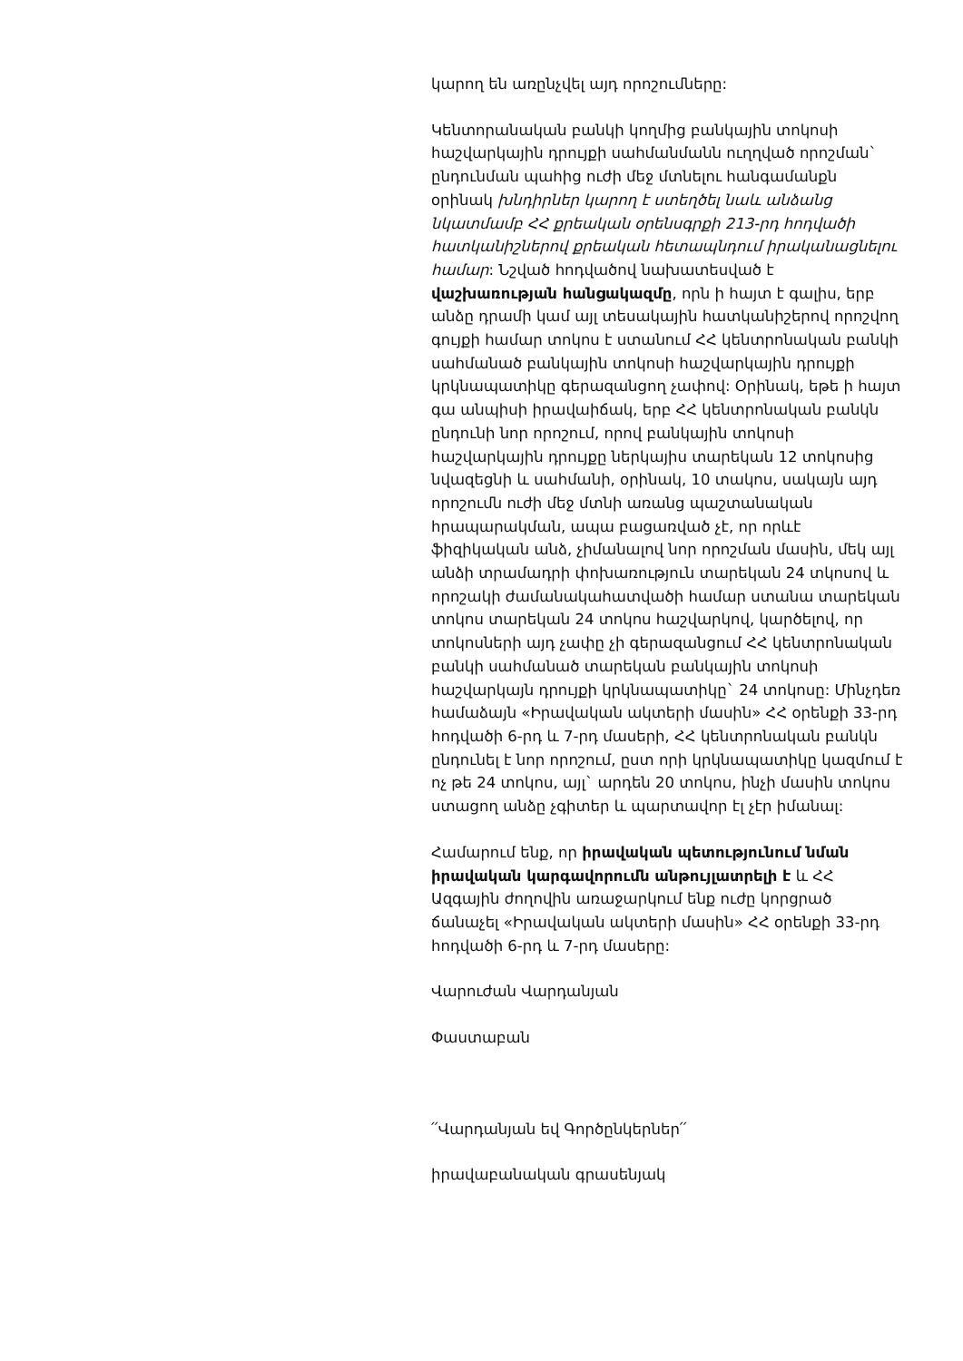կարող են առընչվել այդ որոշումները:
Կենտորանական բանկի կողմից բանկային տոկոսի հաշվարկային դրույքի սահմանմանն ուղղված որոշման` ընդունման պահից ուժի մեջ մտնելու հանգամանքն օրինակ խնդիրներ կարող է ստեղծել նաև անձանց նկատմամբ ՀՀ քրեական օրենսգրքի 213-րդ հոդվածի հատկանիշներով քրեական հետապնդում իրականացնելու համար: Նշված հոդվածով նախատեսված է վաշխառության հանցակազմը, որն ի հայտ է գալիս, երբ անձը դրամի կամ այլ տեսակային հատկանիշերով որոշվող գույքի համար տոկոս է ստանում ՀՀ կենտրոնական բանկի սահմանած բանկային տոկոսի հաշվարկային դրույքի կրկնապատիկը գերազանցող չափով: Օրինակ, եթե ի հայտ գա անպիսի իրավաիճակ, երբ ՀՀ կենտրոնական բանկն ընդունի նոր որոշում, որով բանկային տոկոսի հաշվարկային դրույքը ներկայիս տարեկան 12 տոկոսից նվազեցնի և սահմանի, օրինակ, 10 տակոս, սակայն այդ որոշումն ուժի մեջ մտնի առանց պաշտանական հրապարակման, ապա բացառված չէ, որ որևէ ֆիզիկական անձ, չիմանալով նոր որոշման մասին, մեկ այլ անձի տրամադրի փոխառություն տարեկան 24 տկոսով և որոշակի ժամանակահատվածի համար ստանա տարեկան տոկոս տարեկան 24 տոկոս հաշվարկով, կարծելով, որ տոկոսների այդ չափը չի գերազանցում ՀՀ կենտրոնական բանկի սահմանած տարեկան բանկային տոկոսի հաշվարկայն դրույքի կրկնապատիկը` 24 տոկոսը: Մինչդեռ համաձայն «Իրավական ակտերի մասին» ՀՀ օրենքի 33-րդ հոդվածի 6-րդ և 7-րդ մասերի, ՀՀ կենտրոնական բանկն ընդունել է նոր որոշում, ըստ որի կրկնապատիկը կազմում է ոչ թե 24 տոկոս, այլ` արդեն 20 տոկոս, ինչի մասին տոկոս ստացող անձը չգիտեր և պարտավոր էլ չէր իմանալ:
Համարում ենք, որ իրավական պետությունում նման իրավական կարգավորումն անթույլատրելի է և ՀՀ Ազգային ժողովին առաջարկում ենք ուժը կորցրած ճանաչել «Իրավական ակտերի մասին» ՀՀ օրենքի 33-րդ հոդվածի 6-րդ և 7-րդ մասերը:
Վարուժան Վարդանյան
Փաստաբան
՛՛Վարդանյան եվ Գործընկերներ՛՛
իրավաբանական գրասենյակ